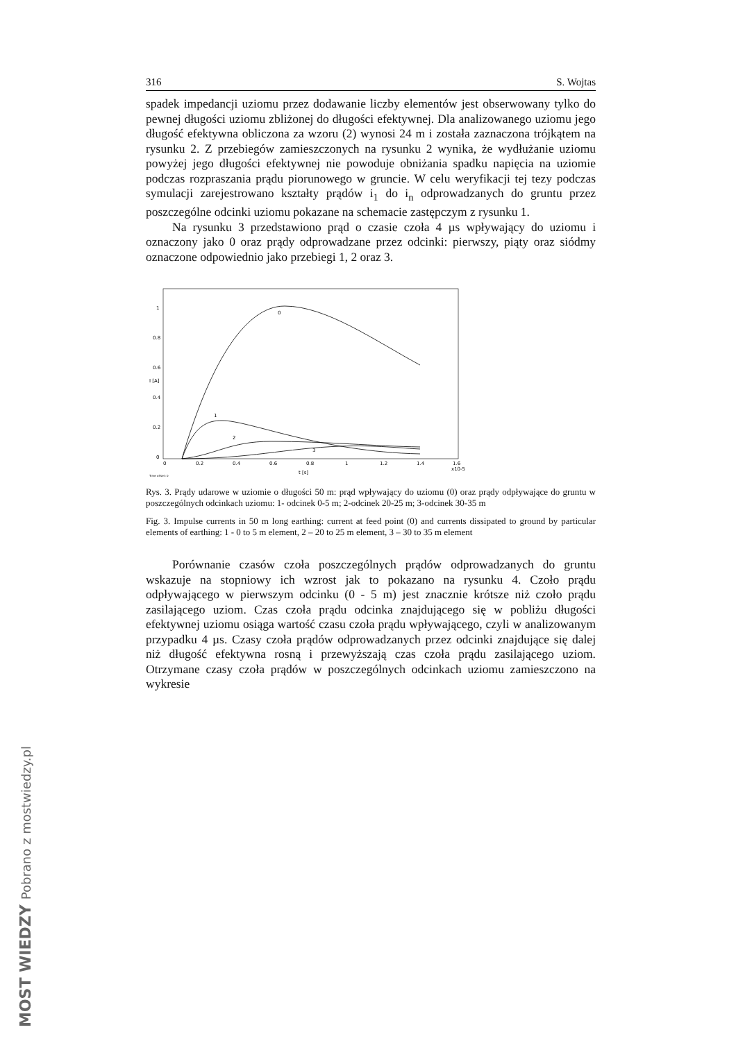316 S. Wojtas
spadek impedancji uziomu przez dodawanie liczby elementów jest obserwowany tylko do pewnej długości uziomu zbliżonej do długości efektywnej. Dla analizowanego uziomu jego długość efektywna obliczona za wzoru (2) wynosi 24 m i została zaznaczona trójkątem na rysunku 2. Z przebiegów zamieszczonych na rysunku 2 wynika, że wydłużanie uziomu powyżej jego długości efektywnej nie powoduje obniżania spadku napięcia na uziomie podczas rozpraszania prądu piorunowego w gruncie. W celu weryfikacji tej tezy podczas symulacji zarejestrowano kształty prądów i<sub>1</sub> do i<sub>n</sub> odprowadzanych do gruntu przez poszczególne odcinki uziomu pokazane na schemacie zastępczym z rysunku 1.
Na rysunku 3 przedstawiono prąd o czasie czoła 4 µs wpływający do uziomu i oznaczony jako 0 oraz prądy odprowadzane przez odcinki: pierwszy, piąty oraz siódmy oznaczone odpowiednio jako przebiegi 1, 2 oraz 3.
I [A]
1
0.8
0.6
0.4
0.2
0
0
0.2
0.4
0.6
0.8
1
1.2
1.4
1.6
x10-5
t [s]
Time offset: 0
0
1
2
3
Rys. 3. Prądy udarowe w uziomie o długości 50 m: prąd wpływający do uziomu (0) oraz prądy odpływające do gruntu w poszczególnych odcinkach uziomu: 1- odcinek 0-5 m; 2-odcinek 20-25 m; 3-odcinek 30-35 m
Fig. 3. Impulse currents in 50 m long earthing: current at feed point (0) and currents dissipated to ground by particular elements of earthing: 1 - 0 to 5 m element, 2 – 20 to 25 m element, 3 – 30 to 35 m element
Porównanie czasów czoła poszczególnych prądów odprowadzanych do gruntu wskazuje na stopniowy ich wzrost jak to pokazano na rysunku 4. Czoło prądu odpływającego w pierwszym odcinku (0 - 5 m) jest znacznie krótsze niż czoło prądu zasilającego uziom. Czas czoła prądu odcinka znajdującego się w pobliżu długości efektywnej uziomu osiąga wartość czasu czoła prądu wpływającego, czyli w analizowanym przypadku 4 µs. Czasy czoła prądów odprowadzanych przez odcinki znajdujące się dalej niż długość efektywna rosną i przewyższają czas czoła prądu zasilającego uziom. Otrzymane czasy czoła prądów w poszczególnych odcinkach uziomu zamieszczono na wykresie
MOST WIEDZY Pobrano z mostwiedzy.pl